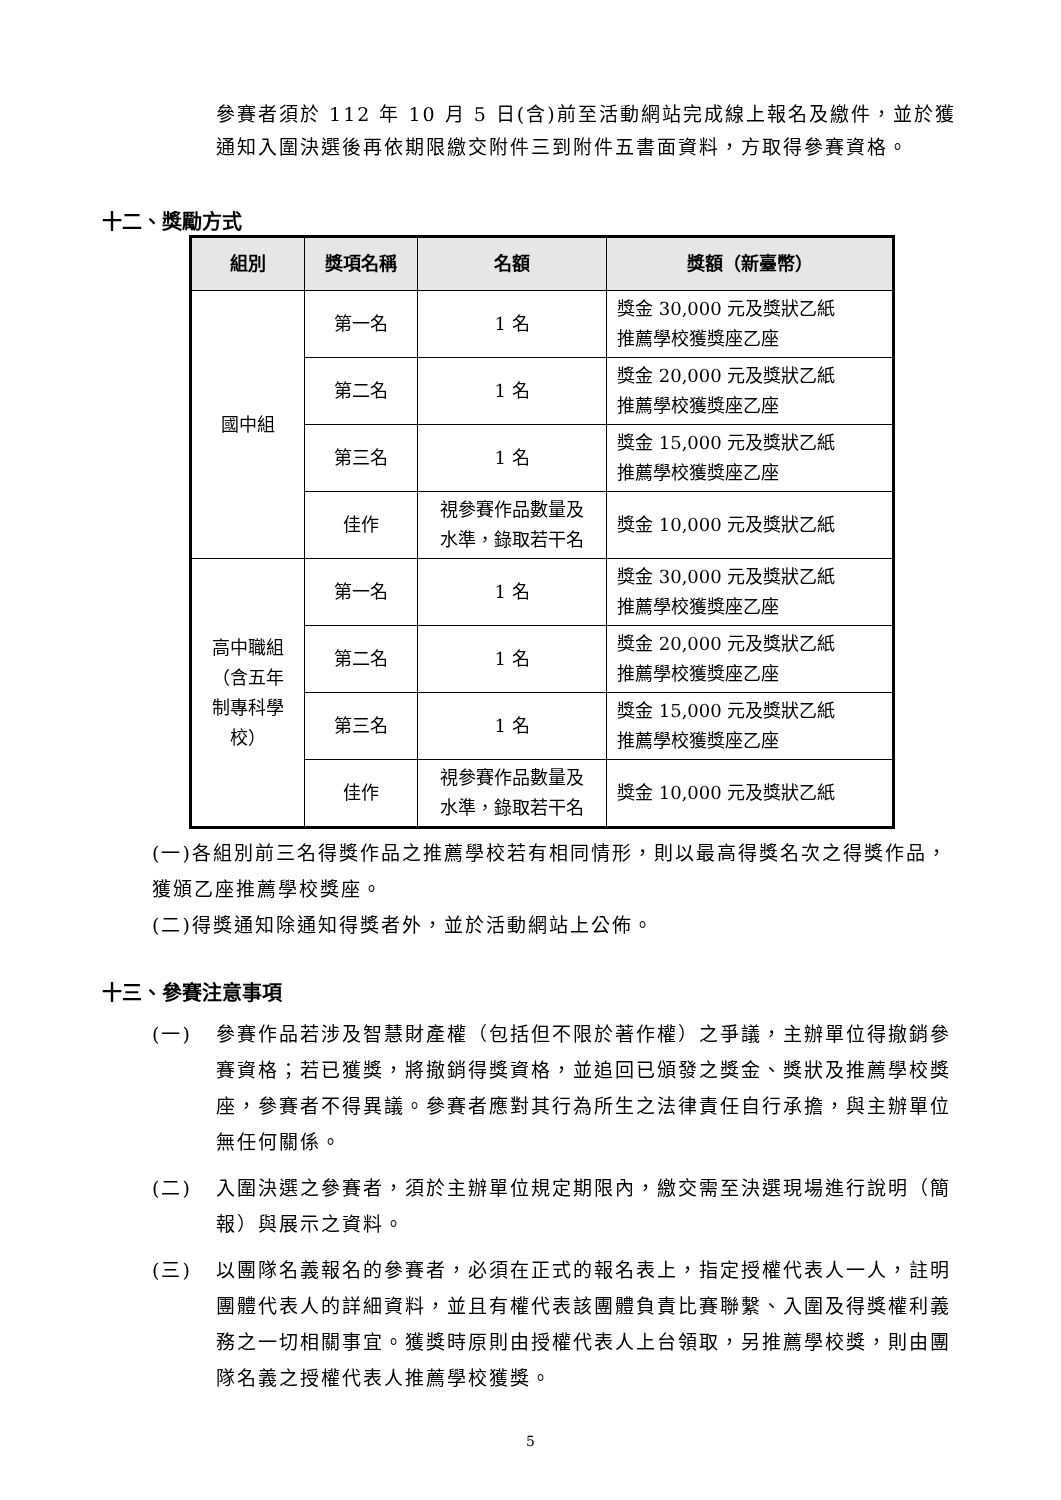參賽者須於 112 年 10 月 5 日(含)前至活動網站完成線上報名及繳件，並於獲通知入圍決選後再依期限繳交附件三到附件五書面資料，方取得參賽資格。
十二、獎勵方式
| 組別 | 獎項名稱 | 名額 | 獎額（新臺幣） |
| --- | --- | --- | --- |
| 國中組 | 第一名 | 1 名 | 獎金 30,000 元及獎狀乙紙 推薦學校獲獎座乙座 |
| | 第二名 | 1 名 | 獎金 20,000 元及獎狀乙紙 推薦學校獲獎座乙座 |
| | 第三名 | 1 名 | 獎金 15,000 元及獎狀乙紙 推薦學校獲獎座乙座 |
| | 佳作 | 視參賽作品數量及 水準，錄取若干名 | 獎金 10,000 元及獎狀乙紙 |
| 高中職組 （含五年 制專科學 校） | 第一名 | 1 名 | 獎金 30,000 元及獎狀乙紙 推薦學校獲獎座乙座 |
| | 第二名 | 1 名 | 獎金 20,000 元及獎狀乙紙 推薦學校獲獎座乙座 |
| | 第三名 | 1 名 | 獎金 15,000 元及獎狀乙紙 推薦學校獲獎座乙座 |
| | 佳作 | 視參賽作品數量及 水準，錄取若干名 | 獎金 10,000 元及獎狀乙紙 |
(一)各組別前三名得獎作品之推薦學校若有相同情形，則以最高得獎名次之得獎作品，獲頒乙座推薦學校獎座。
(二)得獎通知除通知得獎者外，並於活動網站上公佈。
十三、參賽注意事項
(一) 參賽作品若涉及智慧財產權（包括但不限於著作權）之爭議，主辦單位得撤銷參賽資格；若已獲獎，將撤銷得獎資格，並追回已頒發之獎金、獎狀及推薦學校獎座，參賽者不得異議。參賽者應對其行為所生之法律責任自行承擔，與主辦單位無任何關係。
(二) 入圍決選之參賽者，須於主辦單位規定期限內，繳交需至決選現場進行說明（簡報）與展示之資料。
(三) 以團隊名義報名的參賽者，必須在正式的報名表上，指定授權代表人一人，註明團體代表人的詳細資料，並且有權代表該團體負責比賽聯繫、入圍及得獎權利義務之一切相關事宜。獲獎時原則由授權代表人上台領取，另推薦學校獎，則由團隊名義之授權代表人推薦學校獲獎。
5